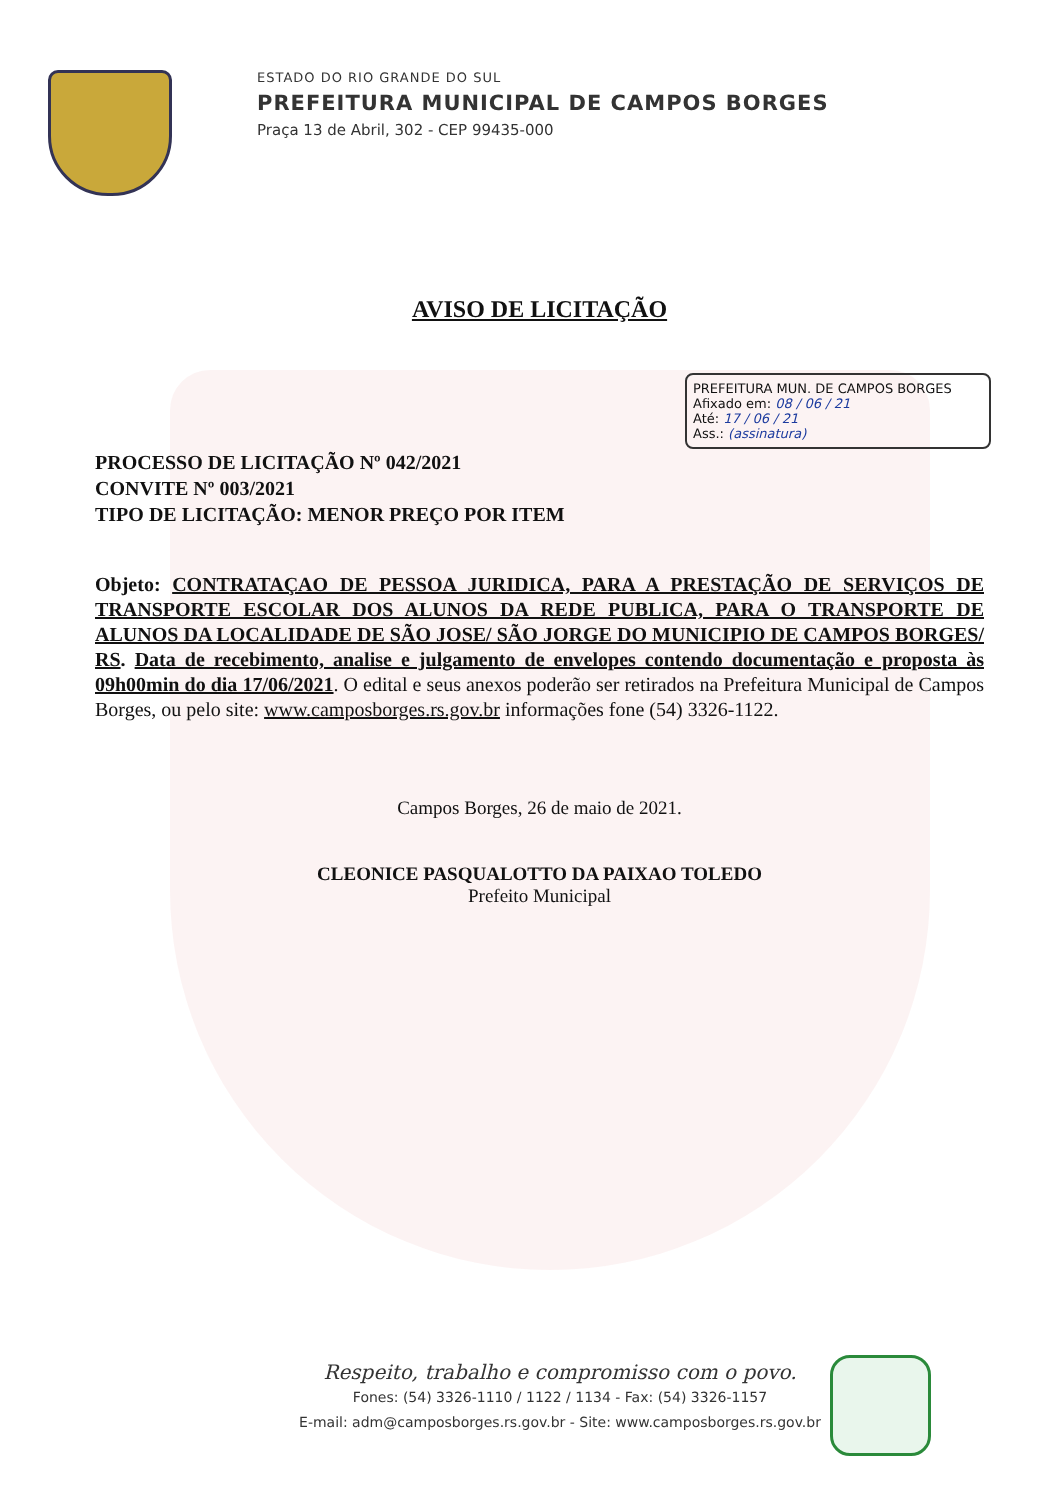ESTADO DO RIO GRANDE DO SUL
PREFEITURA MUNICIPAL DE CAMPOS BORGES
Praça 13 de Abril, 302 - CEP 99435-000
AVISO DE LICITAÇÃO
PREFEITURA MUN. DE CAMPOS BORGES
Afixado em: 08 / 06 / 21
Até: 17 / 06 / 21
Ass.: (assinatura)
PROCESSO DE LICITAÇÃO Nº 042/2021
CONVITE Nº 003/2021
TIPO DE LICITAÇÃO: MENOR PREÇO POR ITEM
Objeto: CONTRATAÇAO DE PESSOA JURIDICA, PARA A PRESTAÇÃO DE SERVIÇOS DE TRANSPORTE ESCOLAR DOS ALUNOS DA REDE PUBLICA, PARA O TRANSPORTE DE ALUNOS DA LOCALIDADE DE SÃO JOSE/ SÃO JORGE DO MUNICIPIO DE CAMPOS BORGES/ RS. Data de recebimento, analise e julgamento de envelopes contendo documentação e proposta às 09h00min do dia 17/06/2021. O edital e seus anexos poderão ser retirados na Prefeitura Municipal de Campos Borges, ou pelo site: www.camposborges.rs.gov.br informações fone (54) 3326-1122.
Campos Borges, 26 de maio de 2021.
CLEONICE PASQUALOTTO DA PAIXAO TOLEDO
Prefeito Municipal
Respeito, trabalho e compromisso com o povo.
Fones: (54) 3326-1110 / 1122 / 1134 - Fax: (54) 3326-1157
E-mail: adm@camposborges.rs.gov.br - Site: www.camposborges.rs.gov.br